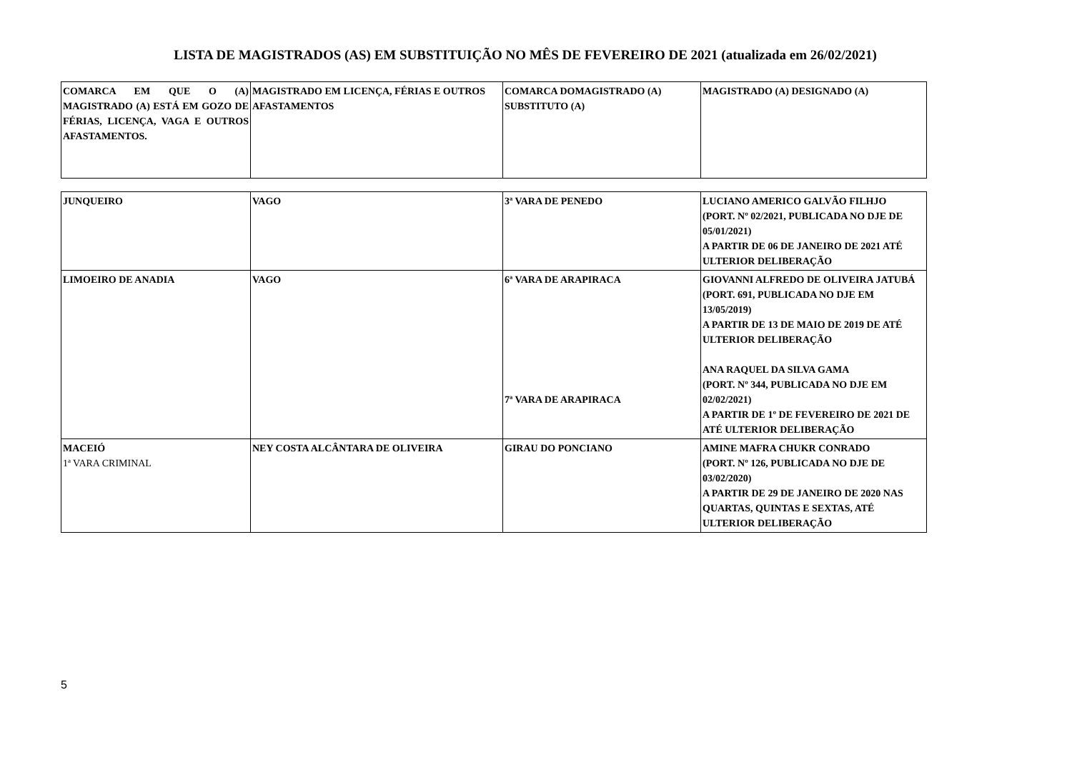LISTA DE MAGISTRADOS (AS) EM SUBSTITUIÇÃO NO MÊS DE FEVEREIRO DE 2021 (atualizada em 26/02/2021)
| COMARCA EM QUE O (A) MAGISTRADO (A) ESTÁ EM GOZO DE FÉRIAS, LICENÇA, VAGA E OUTROS AFASTAMENTOS. | MAGISTRADO EM LICENÇA, FÉRIAS E OUTROS AFASTAMENTOS | COMARCA DOMAGISTRADO (A) SUBSTITUTO (A) | MAGISTRADO (A) DESIGNADO (A) |
| --- | --- | --- | --- |
| JUNQUEIRO | VAGO | 3ª VARA DE PENEDO | LUCIANO AMERICO GALVÃO FILHJO (PORT. Nº 02/2021, PUBLICADA NO DJE DE 05/01/2021) A PARTIR DE 06 DE JANEIRO DE 2021 ATÉ ULTERIOR DELIBERAÇÃO |
| LIMOEIRO DE ANADIA | VAGO | 6ª VARA DE ARAPIRACA 7ª VARA DE ARAPIRACA | GIOVANNI ALFREDO DE OLIVEIRA JATUBÁ (PORT. 691, PUBLICADA NO DJE EM 13/05/2019) A PARTIR DE 13 DE MAIO DE 2019 DE ATÉ ULTERIOR DELIBERAÇÃO ANA RAQUEL DA SILVA GAMA (PORT. Nº 344, PUBLICADA NO DJE EM 02/02/2021) A PARTIR DE 1º DE FEVEREIRO DE 2021 DE ATÉ ULTERIOR DELIBERAÇÃO |
| MACEIÓ 1ª VARA CRIMINAL | NEY COSTA ALCÂNTARA DE OLIVEIRA | GIRAU DO PONCIANO | AMINE MAFRA CHUKR CONRADO (PORT. Nº 126, PUBLICADA NO DJE DE 03/02/2020) A PARTIR DE 29 DE JANEIRO DE 2020 NAS QUARTAS, QUINTAS E SEXTAS, ATÉ ULTERIOR DELIBERAÇÃO |
5